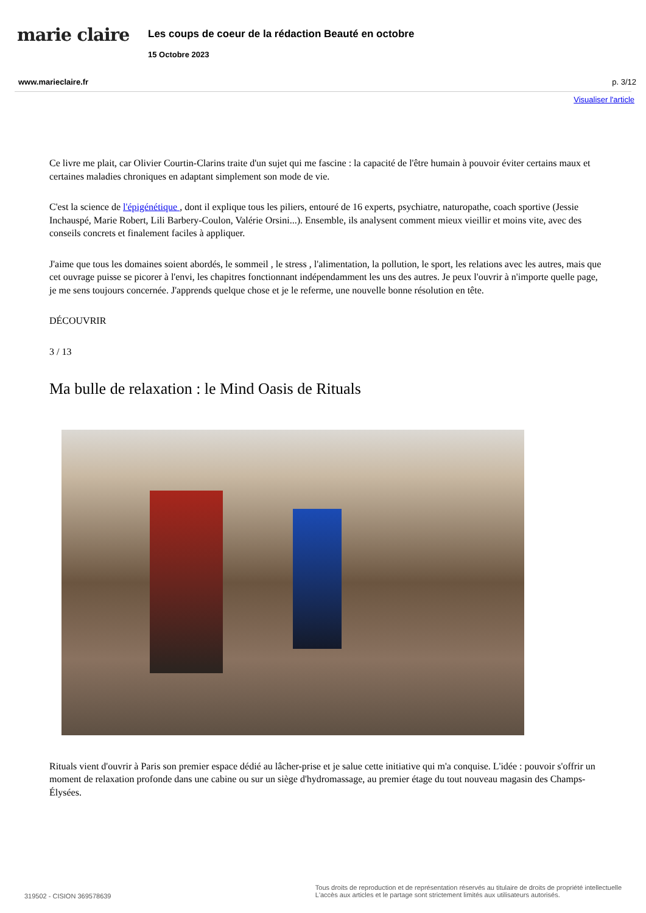marie claire
Les coups de coeur de la rédaction Beauté en octobre
15 Octobre 2023
www.marieclaire.fr p. 3/12
Visualiser l'article
Ce livre me plait, car Olivier Courtin-Clarins traite d'un sujet qui me fascine : la capacité de l'être humain à pouvoir éviter certains maux et certaines maladies chroniques en adaptant simplement son mode de vie.
C'est la science de l'épigénétique , dont il explique tous les piliers, entouré de 16 experts, psychiatre, naturopathe, coach sportive (Jessie Inchauspé, Marie Robert, Lili Barbery-Coulon, Valérie Orsini...). Ensemble, ils analysent comment mieux vieillir et moins vite, avec des conseils concrets et finalement faciles à appliquer.
J'aime que tous les domaines soient abordés, le sommeil , le stress , l'alimentation, la pollution, le sport, les relations avec les autres, mais que cet ouvrage puisse se picorer à l'envi, les chapitres fonctionnant indépendamment les uns des autres. Je peux l'ouvrir à n'importe quelle page, je me sens toujours concernée. J'apprends quelque chose et je le referme, une nouvelle bonne résolution en tête.
DÉCOUVRIR
3 / 13
Ma bulle de relaxation : le Mind Oasis de Rituals
Rituals vient d'ouvrir à Paris son premier espace dédié au lâcher-prise et je salue cette initiative qui m'a conquise. L'idée : pouvoir s'offrir un moment de relaxation profonde dans une cabine ou sur un siège d'hydromassage, au premier étage du tout nouveau magasin des Champs-Élysées.
319502 - CISION 369578639 Tous droits de reproduction et de représentation réservés au titulaire de droits de propriété intellectuelle
L'accès aux articles et le partage sont strictement limités aux utilisateurs autorisés.